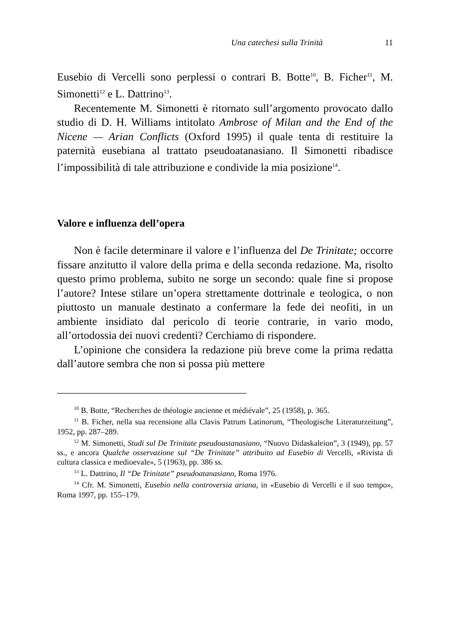Una catechesi sulla Trinità 11
Eusebio di Vercelli sono perplessi o contrari B. Botte<sup>10</sup>, B. Ficher<sup>11</sup>, M. Simonetti<sup>12</sup> e L. Dattrino<sup>13</sup>.
Recentemente M. Simonetti è ritornato sull’argomento provocato dallo studio di D. H. Williams intitolato Ambrose of Milan and the End of the Nicene — Arian Conflicts (Oxford 1995) il quale tenta di restituire la paternità eusebiana al trattato pseudoatanasiano. Il Simonetti ribadisce l’impossibilità di tale attribuzione e condivide la mia posizione<sup>14</sup>.
Valore e influenza dell’opera
Non è facile determinare il valore e l’influenza del De Trinitate; occorre fissare anzitutto il valore della prima e della seconda redazione. Ma, risolto questo primo problema, subito ne sorge un secondo: quale fine si propose l’autore? Intese stilare un’opera strettamente dottrinale e teologica, o non piuttosto un manuale destinato a confermare la fede dei neofiti, in un ambiente insidiato dal pericolo di teorie contrarie, in vario modo, all’ortodossia dei nuovi credenti? Cerchiamo di rispondere.
L’opinione che considera la redazione più breve come la prima redatta dall’autore sembra che non si possa più mettere
<sup>10</sup> B. Botte, “Recherches de théologie ancienne et médiévale”, 25 (1958), p. 365.
<sup>11</sup> B. Ficher, nella sua recensione alla Clavis Patrum Latinorum, “Theologische Literaturzeitung”, 1952, pp. 287–289.
<sup>12</sup> M. Simonetti, Studi sul De Trinitate pseudoastanasiano, “Nuovo Didaskaleion”, 3 (1949), pp. 57 ss., e ancora Qualche osservazione sul “De Trinitate” attribuito ad Eusebio di Vercelli, «Rivista di cultura classica e medioevale», 5 (1963), pp. 386 ss.
<sup>13</sup> L. Dattrino, Il “De Trinitate” pseudoatanasiano, Roma 1976.
<sup>14</sup> Cfr. M. Simonetti, Eusebio nella controversia ariana, in «Eusebio di Vercelli e il suo tempo», Roma 1997, pp. 155–179.